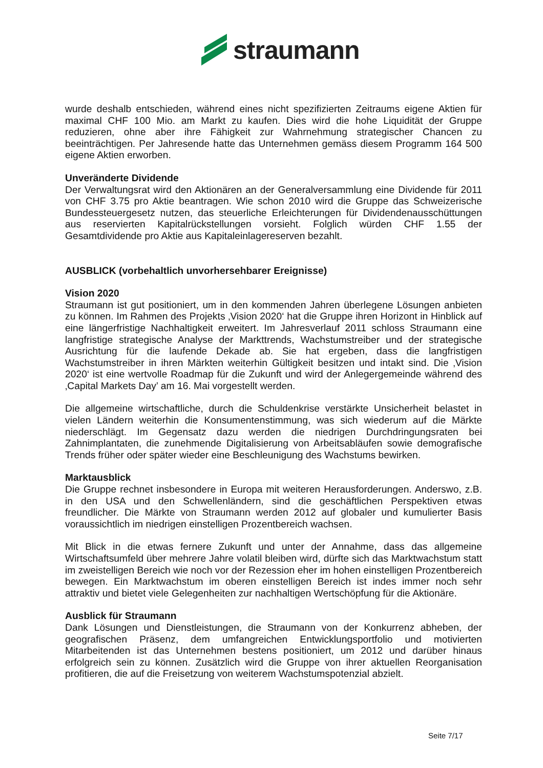straumann
wurde deshalb entschieden, während eines nicht spezifizierten Zeitraums eigene Aktien für maximal CHF 100 Mio. am Markt zu kaufen. Dies wird die hohe Liquidität der Gruppe reduzieren, ohne aber ihre Fähigkeit zur Wahrnehmung strategischer Chancen zu beeinträchtigen. Per Jahresende hatte das Unternehmen gemäss diesem Programm 164 500 eigene Aktien erworben.
Unveränderte Dividende
Der Verwaltungsrat wird den Aktionären an der Generalversammlung eine Dividende für 2011 von CHF 3.75 pro Aktie beantragen. Wie schon 2010 wird die Gruppe das Schweizerische Bundessteuergesetz nutzen, das steuerliche Erleichterungen für Dividendenausschüttungen aus reservierten Kapitalrückstellungen vorsieht. Folglich würden CHF 1.55 der Gesamtdividende pro Aktie aus Kapitaleinlagereserven bezahlt.
AUSBLICK (vorbehaltlich unvorhersehbarer Ereignisse)
Vision 2020
Straumann ist gut positioniert, um in den kommenden Jahren überlegene Lösungen anbieten zu können. Im Rahmen des Projekts ‚Vision 2020‘ hat die Gruppe ihren Horizont in Hinblick auf eine längerfristige Nachhaltigkeit erweitert. Im Jahresverlauf 2011 schloss Straumann eine langfristige strategische Analyse der Markttrends, Wachstumstreiber und der strategische Ausrichtung für die laufende Dekade ab. Sie hat ergeben, dass die langfristigen Wachstumstreiber in ihren Märkten weiterhin Gültigkeit besitzen und intakt sind. Die ‚Vision 2020‘ ist eine wertvolle Roadmap für die Zukunft und wird der Anlegergemeinde während des ‚Capital Markets Day’ am 16. Mai vorgestellt werden.
Die allgemeine wirtschaftliche, durch die Schuldenkrise verstärkte Unsicherheit belastet in vielen Ländern weiterhin die Konsumentenstimmung, was sich wiederum auf die Märkte niederschlägt. Im Gegensatz dazu werden die niedrigen Durchdringungsraten bei Zahnimplantaten, die zunehmende Digitalisierung von Arbeitsabläufen sowie demografische Trends früher oder später wieder eine Beschleunigung des Wachstums bewirken.
Marktausblick
Die Gruppe rechnet insbesondere in Europa mit weiteren Herausforderungen. Anderswo, z.B. in den USA und den Schwellenländern, sind die geschäftlichen Perspektiven etwas freundlicher. Die Märkte von Straumann werden 2012 auf globaler und kumulierter Basis voraussichtlich im niedrigen einstelligen Prozentbereich wachsen.
Mit Blick in die etwas fernere Zukunft und unter der Annahme, dass das allgemeine Wirtschaftsumfeld über mehrere Jahre volatil bleiben wird, dürfte sich das Marktwachstum statt im zweistelligen Bereich wie noch vor der Rezession eher im hohen einstelligen Prozentbereich bewegen. Ein Marktwachstum im oberen einstelligen Bereich ist indes immer noch sehr attraktiv und bietet viele Gelegenheiten zur nachhaltigen Wertschöpfung für die Aktionäre.
Ausblick für Straumann
Dank Lösungen und Dienstleistungen, die Straumann von der Konkurrenz abheben, der geografischen Präsenz, dem umfangreichen Entwicklungsportfolio und motivierten Mitarbeitenden ist das Unternehmen bestens positioniert, um 2012 und darüber hinaus erfolgreich sein zu können. Zusätzlich wird die Gruppe von ihrer aktuellen Reorganisation profitieren, die auf die Freisetzung von weiterem Wachstumspotenzial abzielt.
Seite 7/17